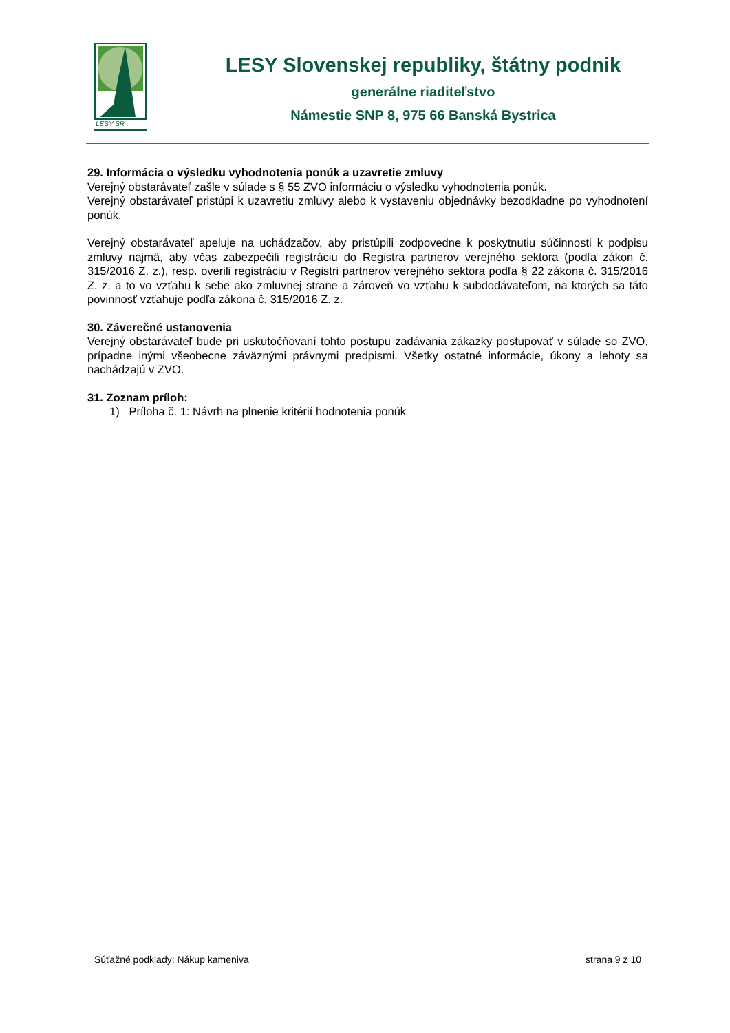LESY SR
LESY Slovenskej republiky, štátny podnik
generálne riaditeľstvo
Námestie SNP 8, 975 66 Banská Bystrica
29. Informácia o výsledku vyhodnotenia ponúk a uzavretie zmluvy
Verejný obstarávateľ zašle v súlade s § 55 ZVO informáciu o výsledku vyhodnotenia ponúk.
Verejný obstarávateľ pristúpi k uzavretiu zmluvy alebo k vystaveniu objednávky bezodkladne po vyhodnotení ponúk.
Verejný obstarávateľ apeluje na uchádzačov, aby pristúpili zodpovedne k poskytnutiu súčinnosti k podpisu zmluvy najmä, aby včas zabezpečili registráciu do Registra partnerov verejného sektora (podľa zákon č. 315/2016 Z. z.), resp. overili registráciu v Registri partnerov verejného sektora podľa § 22 zákona č. 315/2016 Z. z. a to vo vzťahu k sebe ako zmluvnej strane a zároveň vo vzťahu k subdodávateľom, na ktorých sa táto povinnosť vzťahuje podľa zákona č. 315/2016 Z. z.
30. Záverečné ustanovenia
Verejný obstarávateľ bude pri uskutočňovaní tohto postupu zadávania zákazky postupovať v súlade so ZVO, prípadne inými všeobecne záväznými právnymi predpismi. Všetky ostatné informácie, úkony a lehoty sa nachádzajú v ZVO.
31. Zoznam príloh:
1) Príloha č. 1: Návrh na plnenie kritérií hodnotenia ponúk
Súťažné podklady: Nákup kameniva strana 9 z 10